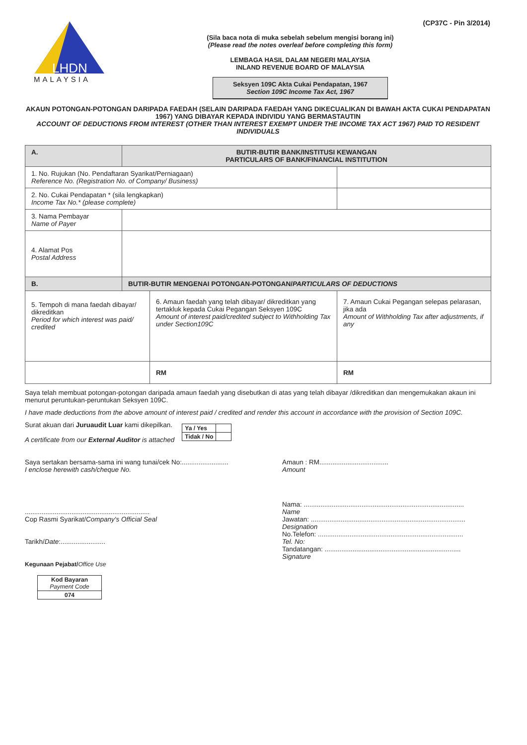(CP37C - Pin 3/2014)
LHDN
MALAYSIA
(Sila baca nota di muka sebelah sebelum mengisi borang ini)
(Please read the notes overleaf before completing this form)
LEMBAGA HASIL DALAM NEGERI MALAYSIA
INLAND REVENUE BOARD OF MALAYSIA
Seksyen 109C Akta Cukai Pendapatan, 1967
Section 109C Income Tax Act, 1967
AKAUN POTONGAN-POTONGAN DARIPADA FAEDAH (SELAIN DARIPADA FAEDAH YANG DIKECUALIKAN DI BAWAH AKTA CUKAI PENDAPATAN 1967) YANG DIBAYAR KEPADA INDIVIDU YANG BERMASTAUTIN
ACCOUNT OF DEDUCTIONS FROM INTEREST (OTHER THAN INTEREST EXEMPT UNDER THE INCOME TAX ACT 1967) PAID TO RESIDENT INDIVIDUALS
| A. | BUTIR-BUTIR BANK/INSTITUSI KEWANGAN PARTICULARS OF BANK/FINANCIAL INSTITUTION | | |
| 1. No. Rujukan (No. Pendaftaran Syarikat/Perniagaan) Reference No. (Registration No. of Company/ Business) | | | |
| 2. No. Cukai Pendapatan * (sila lengkapkan) Income Tax No.* (please complete) | | | |
| 3. Nama Pembayar Name of Payer | | | |
| 4. Alamat Pos Postal Address | | | |
| B. | BUTIR-BUTIR MENGENAI POTONGAN-POTONGAN/ PARTICULARS OF DEDUCTIONS | | |
| 5. Tempoh di mana faedah dibayar/ dikreditkan Period for which interest was paid/ credited | | 6. Amaun faedah yang telah dibayar/ dikreditkan yang tertakluk kepada Cukai Pegangan Seksyen 109C Amount of interest paid/credited subject to Withholding Tax under Section109C | 7. Amaun Cukai Pegangan selepas pelarasan, jika ada Amount of Withholding Tax after adjustments, if any |
| | | RM | RM |
Saya telah membuat potongan-potongan daripada amaun faedah yang disebutkan di atas yang telah dibayar /dikreditkan dan mengemukakan akaun ini menurut peruntukan-peruntukan Seksyen 109C.
I have made deductions from the above amount of interest paid / credited and render this account in accordance with the provision of Section 109C.
Surat akuan dari Juruaudit Luar kami dikepilkan.
A certificate from our External Auditor is attached
| Ya / Yes | |
| Tidak / No | |
Saya sertakan bersama-sama ini wang tunai/cek No:.........................
I enclose herewith cash/cheque No.
Amaun : RM.....................................
Amount
...................................................................
Cop Rasmi Syarikat/Company's Official Seal
Tarikh/Date:........................
Kegunaan Pejabat/Office Use
| Kod Bayaran Payment Code |
| 074 |
Nama: ......................................................................................
Name
Jawatan: ...................................................................................
Designation
No.Telefon: ..............................................................................
Tel. No:
Tandatangan: .........................................................................
Signature